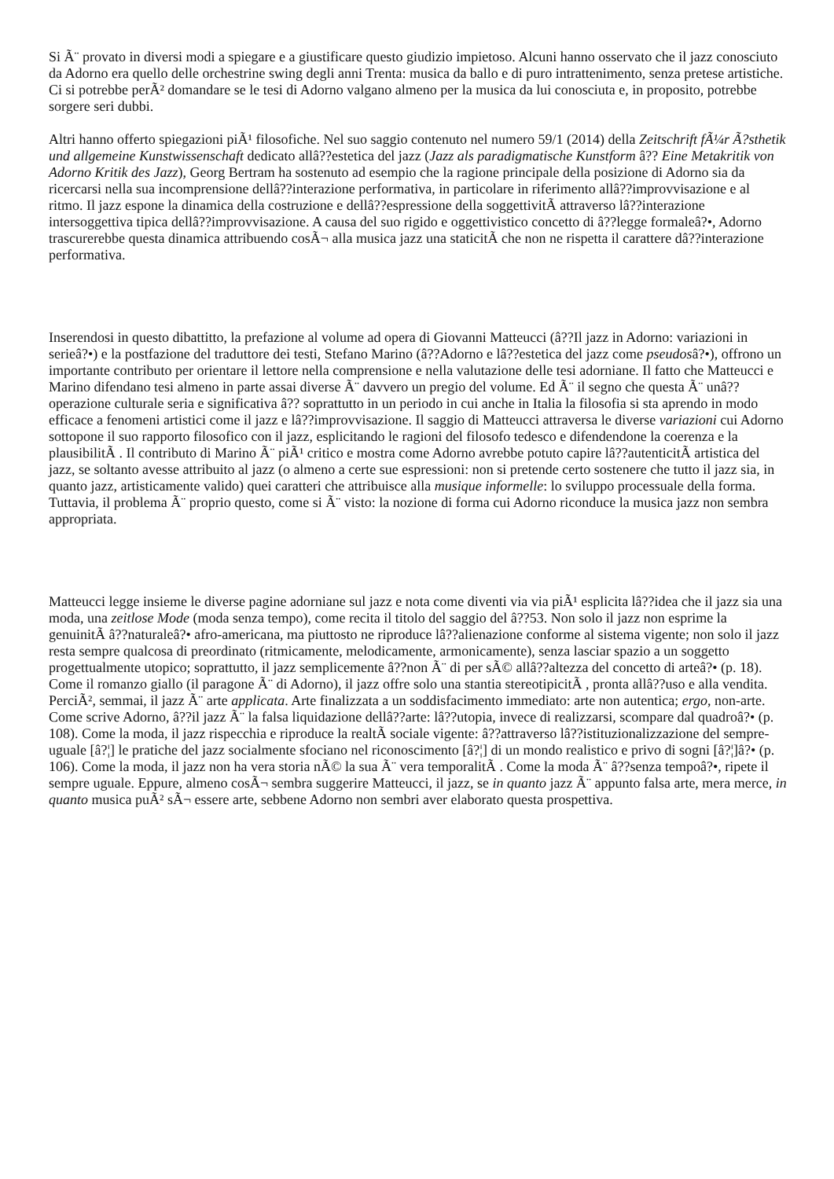Si Ã¨ provato in diversi modi a spiegare e a giustificare questo giudizio impietoso. Alcuni hanno osservato che il jazz conosciuto da Adorno era quello delle orchestrine swing degli anni Trenta: musica da ballo e di puro intrattenimento, senza pretese artistiche. Ci si potrebbe perÃ² domandare se le tesi di Adorno valgano almeno per la musica da lui conosciuta e, in proposito, potrebbe sorgere seri dubbi.
Altri hanno offerto spiegazioni piÃ¹ filosofiche. Nel suo saggio contenuto nel numero 59/1 (2014) della Zeitschrift fÃ¼r Ã?sthetik und allgemeine Kunstwissenschaft dedicato allâ??estetica del jazz (Jazz als paradigmatische Kunstform â?? Eine Metakritik von Adorno Kritik des Jazz), Georg Bertram ha sostenuto ad esempio che la ragione principale della posizione di Adorno sia da ricercarsi nella sua incomprensione dellâ??interazione performativa, in particolare in riferimento allâ??improvvisazione e al ritmo. Il jazz espone la dinamica della costruzione e dellâ??espressione della soggettivitÃ attraverso lâ??interazione intersoggettiva tipica dellâ??improvvisazione. A causa del suo rigido e oggettivistico concetto di â??legge formaleâ?•, Adorno trascurerebbe questa dinamica attribuendo cosÃ¬ alla musica jazz una staticitÃ che non ne rispetta il carattere dâ??interazione performativa.
Inserendosi in questo dibattitto, la prefazione al volume ad opera di Giovanni Matteucci (â??Il jazz in Adorno: variazioni in serieâ?•) e la postfazione del traduttore dei testi, Stefano Marino (â??Adorno e lâ??estetica del jazz come pseudosâ?•), offrono un importante contributo per orientare il lettore nella comprensione e nella valutazione delle tesi adorniane. Il fatto che Matteucci e Marino difendano tesi almeno in parte assai diverse Ã¨ davvero un pregio del volume. Ed Ã¨ il segno che questa Ã¨ unâ??operazione culturale seria e significativa â?? soprattutto in un periodo in cui anche in Italia la filosofia si sta aprendo in modo efficace a fenomeni artistici come il jazz e lâ??improvvisazione. Il saggio di Matteucci attraversa le diverse variazioni cui Adorno sottopone il suo rapporto filosofico con il jazz, esplicitando le ragioni del filosofo tedesco e difendendone la coerenza e la plausibilitÃ . Il contributo di Marino Ã¨ piÃ¹ critico e mostra come Adorno avrebbe potuto capire lâ??autenticitÃ artistica del jazz, se soltanto avesse attribuito al jazz (o almeno a certe sue espressioni: non si pretende certo sostenere che tutto il jazz sia, in quanto jazz, artisticamente valido) quei caratteri che attribuisce alla musique informelle: lo sviluppo processuale della forma. Tuttavia, il problema Ã¨ proprio questo, come si Ã¨ visto: la nozione di forma cui Adorno riconduce la musica jazz non sembra appropriata.
Matteucci legge insieme le diverse pagine adorniane sul jazz e nota come diventi via via piÃ¹ esplicita lâ??idea che il jazz sia una moda, una zeitlose Mode (moda senza tempo), come recita il titolo del saggio del â??53. Non solo il jazz non esprime la genuinitÃ â??naturaleâ?• afro-americana, ma piuttosto ne riproduce lâ??alienazione conforme al sistema vigente; non solo il jazz resta sempre qualcosa di preordinato (ritmicamente, melodicamente, armonicamente), senza lasciar spazio a un soggetto progettualmente utopico; soprattutto, il jazz semplicemente â??non Ã¨ di per sÃ© allâ??altezza del concetto di arteâ?• (p. 18). Come il romanzo giallo (il paragone Ã¨ di Adorno), il jazz offre solo una stantia stereotipicitÃ , pronta allâ??uso e alla vendita. PerciÃ², semmai, il jazz Ã¨ arte applicata. Arte finalizzata a un soddisfacimento immediato: arte non autentica; ergo, non-arte. Come scrive Adorno, â??il jazz Ã¨ la falsa liquidazione dellâ??arte: lâ??utopia, invece di realizzarsi, scompare dal quadroâ?• (p. 108). Come la moda, il jazz rispecchia e riproduce la realtÃ sociale vigente: â??attraverso lâ??istituzionalizzazione del sempre-uguale [â?¦] le pratiche del jazz socialmente sfociano nel riconoscimento [â?¦] di un mondo realistico e privo di sogni [â?¦]â?• (p. 106). Come la moda, il jazz non ha vera storia nÃ© la sua Ã¨ vera temporalitÃ . Come la moda Ã¨ â??senza tempoâ?•, ripete il sempre uguale. Eppure, almeno cosÃ¬ sembra suggerire Matteucci, il jazz, se in quanto jazz Ã¨ appunto falsa arte, mera merce, in quanto musica puÃ² sÃ¬ essere arte, sebbene Adorno non sembri aver elaborato questa prospettiva.